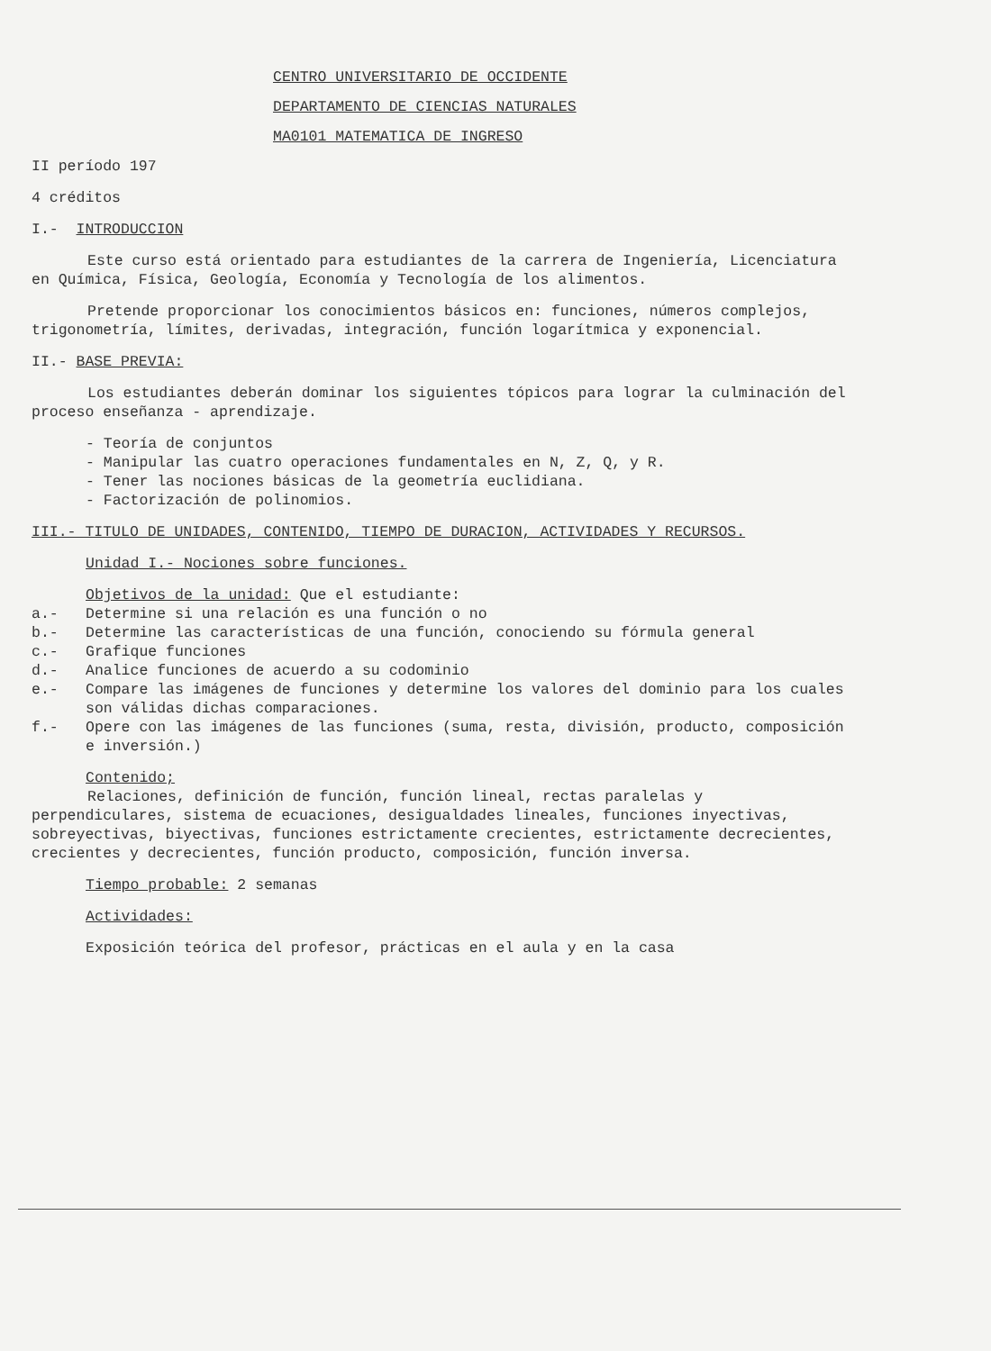CENTRO UNIVERSITARIO DE OCCIDENTE
DEPARTAMENTO DE CIENCIAS NATURALES
MA0101 MATEMATICA DE INGRESO
II período 197
4 créditos
I.- INTRODUCCION
Este curso está orientado para estudiantes de la carrera de Ingeniería, Licenciatura en Química, Física, Geología, Economía y Tecnología de los alimentos.
Pretende proporcionar los conocimientos básicos en: funciones, números complejos, trigonometría, límites, derivadas, integración, función logarítmica y exponencial.
II.- BASE PREVIA:
Los estudiantes deberán dominar los siguientes tópicos para lograr la culminación del proceso enseñanza - aprendizaje.
- Teoría de conjuntos
- Manipular las cuatro operaciones fundamentales en N, Z, Q, y R.
- Tener las nociones básicas de la geometría euclidiana.
- Factorización de polinomios.
III.- TITULO DE UNIDADES, CONTENIDO, TIEMPO DE DURACION, ACTIVIDADES Y RECURSOS.
Unidad I.- Nociones sobre funciones.
Objetivos de la unidad: Que el estudiante:
a.- Determine si una relación es una función o no
b.- Determine las características de una función, conociendo su fórmula general
c.- Grafique funciones
d.- Analice funciones de acuerdo a su codominio
e.- Compare las imágenes de funciones y determine los valores del dominio para los cuales son válidas dichas comparaciones.
f.- Opere con las imágenes de las funciones (suma, resta, división, producto, composición e inversión.)
Contenido;
Relaciones, definición de función, función lineal, rectas paralelas y perpendiculares, sistema de ecuaciones, desigualdades lineales, funciones inyectivas, sobreyectivas, biyectivas, funciones estrictamente crecientes, estrictamente decrecientes, crecientes y decrecientes, función producto, composición, función inversa.
Tiempo probable: 2 semanas
Actividades:
Exposición teórica del profesor, prácticas en el aula y en la casa